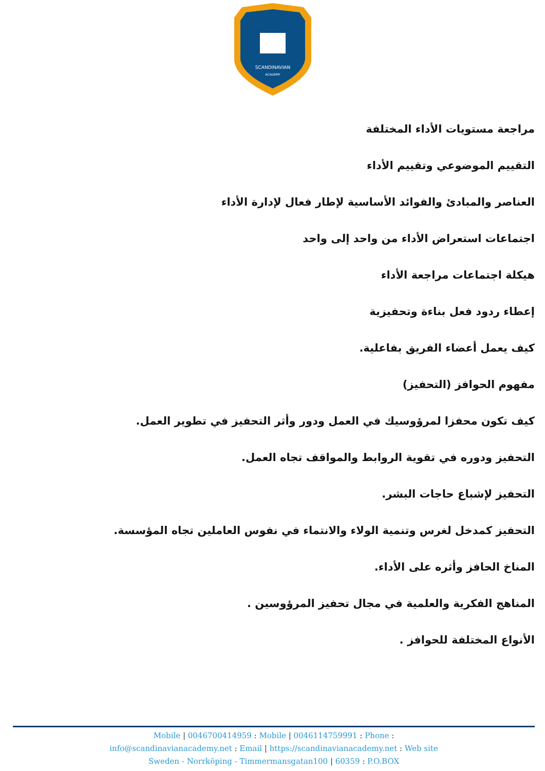SCANDINAVIAN
ACADEMY
مراجعة مستويات الأداء المختلفة
التقييم الموضوعي وتقييم الأداء
العناصر والمبادئ والفوائد الأساسية لإطار فعال لإدارة الأداء
اجتماعات استعراض الأداء من واحد إلى واحد
هيكلة اجتماعات مراجعة الأداء
إعطاء ردود فعل بناءة وتحفيزية
كيف يعمل أعضاء الفريق بفاعلية.
مفهوم الحوافز (التحفيز)
كيف تكون محفزا لمرؤوسيك في العمل ودور وأثر التحفيز في تطوير العمل.
التحفيز ودوره في تقوية الروابط والمواقف تجاه العمل.
التحفيز لإشباع حاجات البشر.
التحفيز كمدخل لغرس وتنمية الولاء والانتماء في نفوس العاملين تجاه المؤسسة.
المناخ الحافز وأثره على الأداء.
المناهج الفكرية والعلمية في مجال تحفيز المرؤوسين .
الأنواع المختلفة للحوافز .
Mobile | 0046700414959 : Mobile | 0046114759991 : Phone :
info@scandinavianacademy.net : Email | https://scandinavianacademy.net : Web site
Sweden - Norrköping - Timmermansgatan100 | 60359 : P.O.BOX